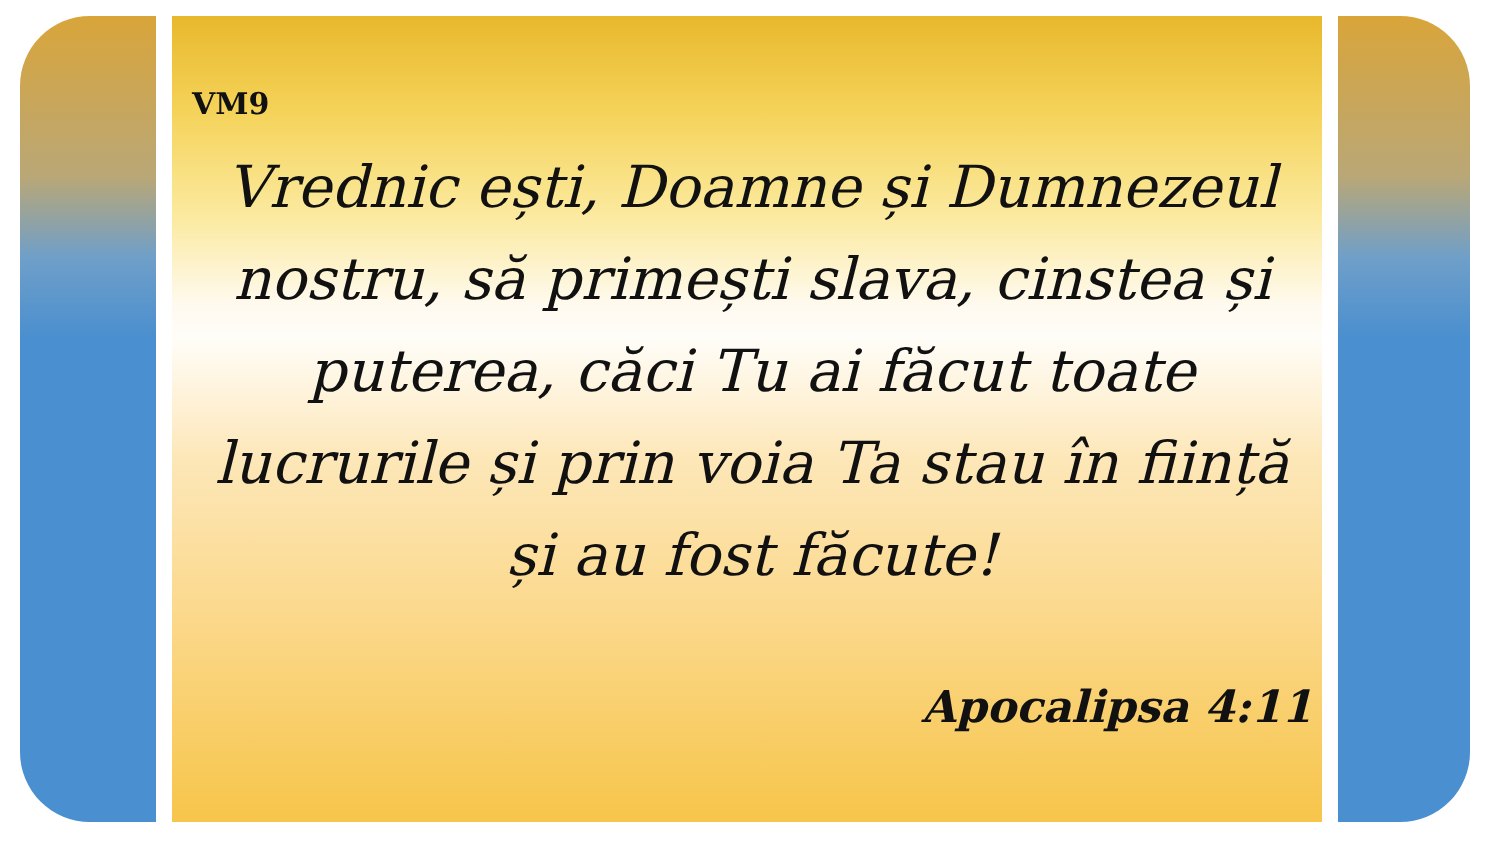VM9
Vrednic ești, Doamne și Dumnezeul nostru, să primești slava, cinstea și puterea, căci Tu ai făcut toate lucrurile și prin voia Ta stau în ființă și au fost făcute!
Apocalipsa 4:11